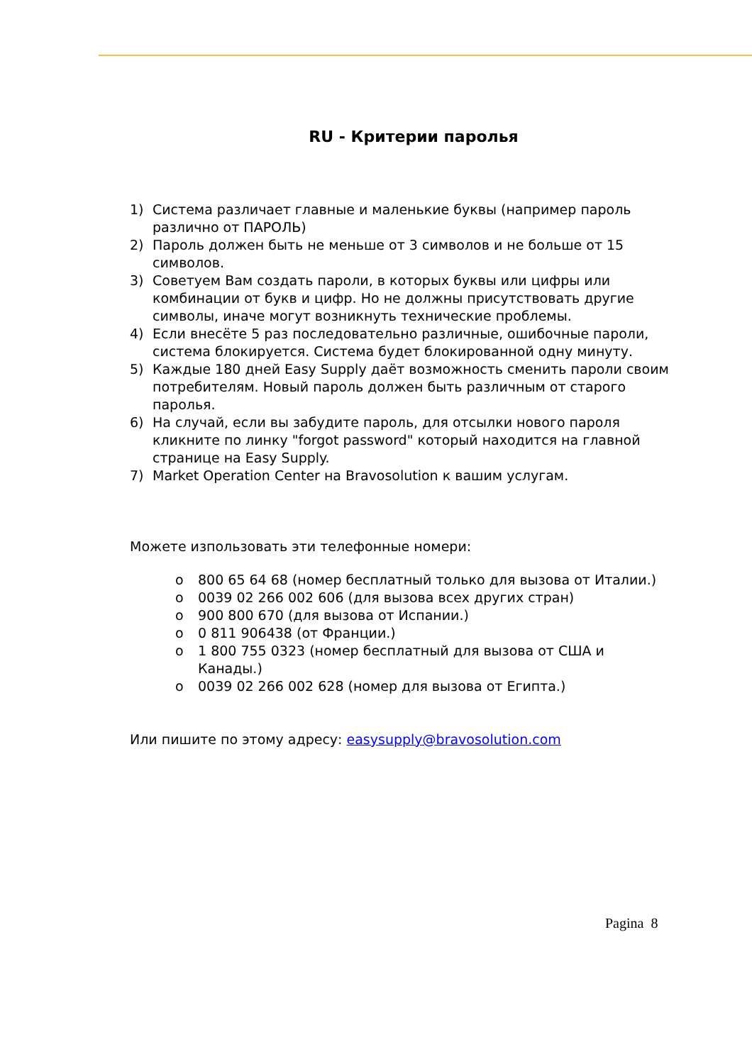RU - Критерии паролья
1) Система различает главные и маленькие буквы (например пароль различно от ПАРОЛЬ)
2) Пароль должен быть не меньше от 3 символов и не больше от 15 символов.
3) Советуем Вам создать пароли, в которых буквы или цифры или комбинации от букв и цифр. Но не должны присутствовать другие символы, иначе могут возникнуть технические проблемы.
4) Если внесёте 5 раз последовательно различные, ошибочные пароли, система блокируется. Система будет блокированной одну минуту.
5) Каждые 180 дней Easy Supply даёт возможность сменить пароли своим потребителям. Новый пароль должен быть различным от старого паролья.
6) На случай, если вы забудите пароль, для отсылки нового пароля кликните по линку "forgot password" который находится на главной странице на Easy Supply.
7) Market Operation Center на Bravosolution к вашим услугам.
Можете изпользовать эти телефонные номери:
o 800 65 64 68 (номер бесплатный только для вызова от Италии.)
o 0039 02 266 002 606 (для вызова всех других стран)
o 900 800 670 (для вызова от Испании.)
o 0 811 906438 (от Франции.)
o 1 800 755 0323 (номер бесплатный для вызова от США и Канады.)
o 0039 02 266 002 628 (номер для вызова от Египта.)
Или пишите по этому адресу: easysupply@bravosolution.com
Pagina 8